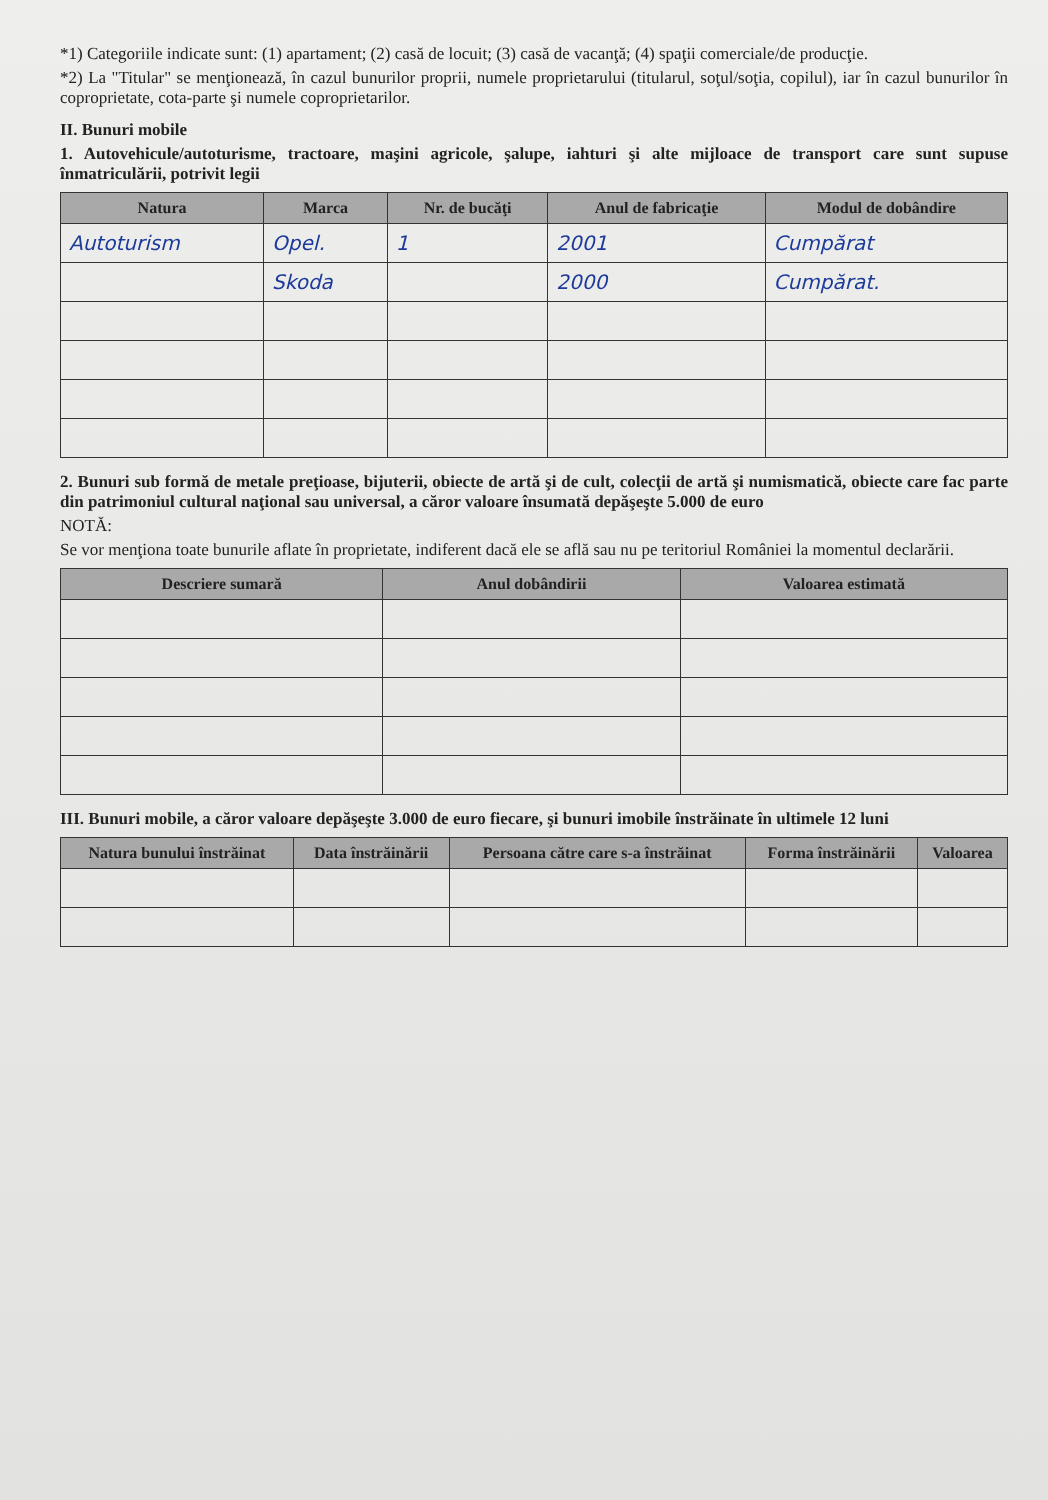*1) Categoriile indicate sunt: (1) apartament; (2) casă de locuit; (3) casă de vacanţă; (4) spaţii comerciale/de producţie.
*2) La "Titular" se menţionează, în cazul bunurilor proprii, numele proprietarului (titularul, soţul/soţia, copilul), iar în cazul bunurilor în coproprietate, cota-parte şi numele coproprietarilor.
II. Bunuri mobile
1. Autovehicule/autoturisme, tractoare, maşini agricole, şalupe, iahturi şi alte mijloace de transport care sunt supuse înmatriculării, potrivit legii
| Natura | Marca | Nr. de bucăţi | Anul de fabricaţie | Modul de dobândire |
| --- | --- | --- | --- | --- |
| Autoturism | Opel. | 1 | 2001 | Cumpărat |
| | Skoda | | 2000 | Cumpărat. |
2. Bunuri sub formă de metale preţioase, bijuterii, obiecte de artă şi de cult, colecţii de artă şi numismatică, obiecte care fac parte din patrimoniul cultural naţional sau universal, a căror valoare însumată depăşeşte 5.000 de euro
NOTĂ:
Se vor menţiona toate bunurile aflate în proprietate, indiferent dacă ele se află sau nu pe teritoriul României la momentul declarării.
| Descriere sumară | Anul dobândirii | Valoarea estimată |
| --- | --- | --- |
III. Bunuri mobile, a căror valoare depăşeşte 3.000 de euro fiecare, şi bunuri imobile înstrăinate în ultimele 12 luni
| Natura bunului înstrăinat | Data înstrăinării | Persoana către care s-a înstrăinat | Forma înstrăinării | Valoarea |
| --- | --- | --- | --- | --- |